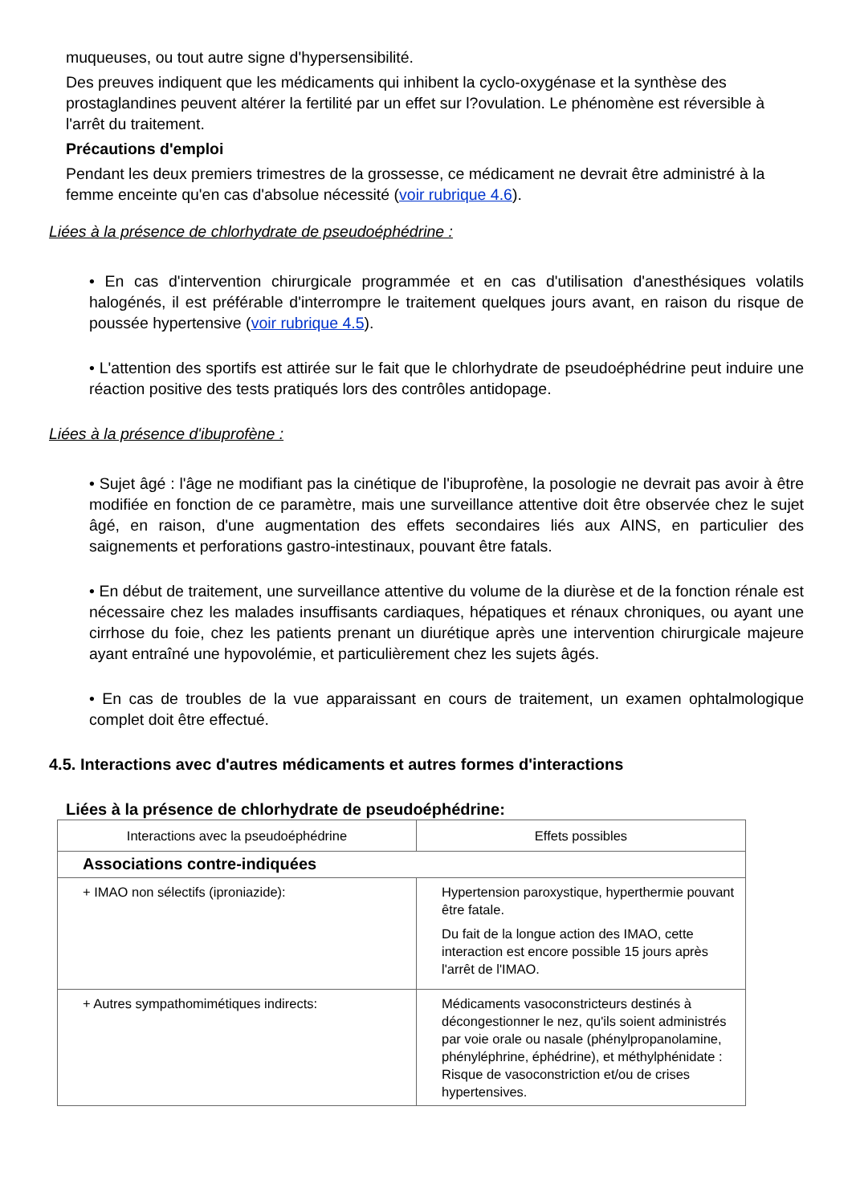muqueuses, ou tout autre signe d'hypersensibilité.
Des preuves indiquent que les médicaments qui inhibent la cyclo-oxygénase et la synthèse des prostaglandines peuvent altérer la fertilité par un effet sur l?ovulation. Le phénomène est réversible à l'arrêt du traitement.
Précautions d'emploi
Pendant les deux premiers trimestres de la grossesse, ce médicament ne devrait être administré à la femme enceinte qu'en cas d'absolue nécessité (voir rubrique 4.6).
Liées à la présence de chlorhydrate de pseudoéphédrine :
• En cas d'intervention chirurgicale programmée et en cas d'utilisation d'anesthésiques volatils halogénés, il est préférable d'interrompre le traitement quelques jours avant, en raison du risque de poussée hypertensive (voir rubrique 4.5).
• L'attention des sportifs est attirée sur le fait que le chlorhydrate de pseudoéphédrine peut induire une réaction positive des tests pratiqués lors des contrôles antidopage.
Liées à la présence d'ibuprofène :
• Sujet âgé : l'âge ne modifiant pas la cinétique de l'ibuprofène, la posologie ne devrait pas avoir à être modifiée en fonction de ce paramètre, mais une surveillance attentive doit être observée chez le sujet âgé, en raison, d'une augmentation des effets secondaires liés aux AINS, en particulier des saignements et perforations gastro-intestinaux, pouvant être fatals.
• En début de traitement, une surveillance attentive du volume de la diurèse et de la fonction rénale est nécessaire chez les malades insuffisants cardiaques, hépatiques et rénaux chroniques, ou ayant une cirrhose du foie, chez les patients prenant un diurétique après une intervention chirurgicale majeure ayant entraîné une hypovolémie, et particulièrement chez les sujets âgés.
• En cas de troubles de la vue apparaissant en cours de traitement, un examen ophtalmologique complet doit être effectué.
4.5. Interactions avec d'autres médicaments et autres formes d'interactions
Liées à la présence de chlorhydrate de pseudoéphédrine:
| Interactions avec la pseudoéphédrine | Effets possibles |
| Associations contre-indiquées | |
| + IMAO non sélectifs (iproniazide): | Hypertension paroxystique, hyperthermie pouvant être fatale. Du fait de la longue action des IMAO, cette interaction est encore possible 15 jours après l'arrêt de l'IMAO. |
| + Autres sympathomimétiques indirects: | Médicaments vasoconstricteurs destinés à décongestionner le nez, qu'ils soient administrés par voie orale ou nasale (phénylpropanolamine, phényléphrine, éphédrine), et méthylphénidate : Risque de vasoconstriction et/ou de crises hypertensives. |